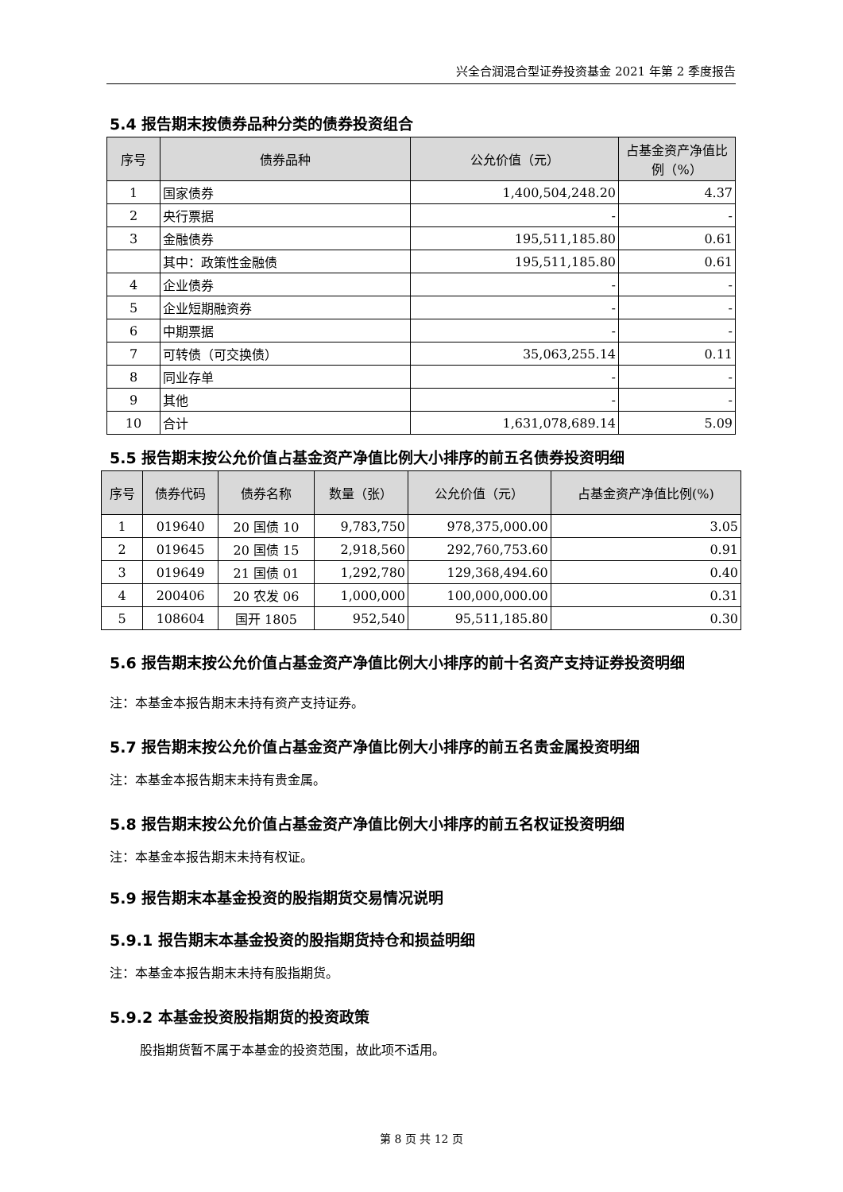兴全合润混合型证券投资基金 2021 年第 2 季度报告
5.4 报告期末按债券品种分类的债券投资组合
| 序号 | 债券品种 | 公允价值（元） | 占基金资产净值比例（%） |
| --- | --- | --- | --- |
| 1 | 国家债券 | 1,400,504,248.20 | 4.37 |
| 2 | 央行票据 | - | - |
| 3 | 金融债券 | 195,511,185.80 | 0.61 |
| | 其中：政策性金融债 | 195,511,185.80 | 0.61 |
| 4 | 企业债券 | - | - |
| 5 | 企业短期融资券 | - | - |
| 6 | 中期票据 | - | - |
| 7 | 可转债（可交换债） | 35,063,255.14 | 0.11 |
| 8 | 同业存单 | - | - |
| 9 | 其他 | - | - |
| 10 | 合计 | 1,631,078,689.14 | 5.09 |
5.5 报告期末按公允价值占基金资产净值比例大小排序的前五名债券投资明细
| 序号 | 债券代码 | 债券名称 | 数量（张） | 公允价值（元） | 占基金资产净值比例(%) |
| --- | --- | --- | --- | --- | --- |
| 1 | 019640 | 20 国债 10 | 9,783,750 | 978,375,000.00 | 3.05 |
| 2 | 019645 | 20 国债 15 | 2,918,560 | 292,760,753.60 | 0.91 |
| 3 | 019649 | 21 国债 01 | 1,292,780 | 129,368,494.60 | 0.40 |
| 4 | 200406 | 20 农发 06 | 1,000,000 | 100,000,000.00 | 0.31 |
| 5 | 108604 | 国开 1805 | 952,540 | 95,511,185.80 | 0.30 |
5.6 报告期末按公允价值占基金资产净值比例大小排序的前十名资产支持证券投资明细
注：本基金本报告期末未持有资产支持证券。
5.7 报告期末按公允价值占基金资产净值比例大小排序的前五名贵金属投资明细
注：本基金本报告期末未持有贵金属。
5.8 报告期末按公允价值占基金资产净值比例大小排序的前五名权证投资明细
注：本基金本报告期末未持有权证。
5.9 报告期末本基金投资的股指期货交易情况说明
5.9.1 报告期末本基金投资的股指期货持仓和损益明细
注：本基金本报告期末未持有股指期货。
5.9.2 本基金投资股指期货的投资政策
股指期货暂不属于本基金的投资范围，故此项不适用。
第 8 页 共 12 页